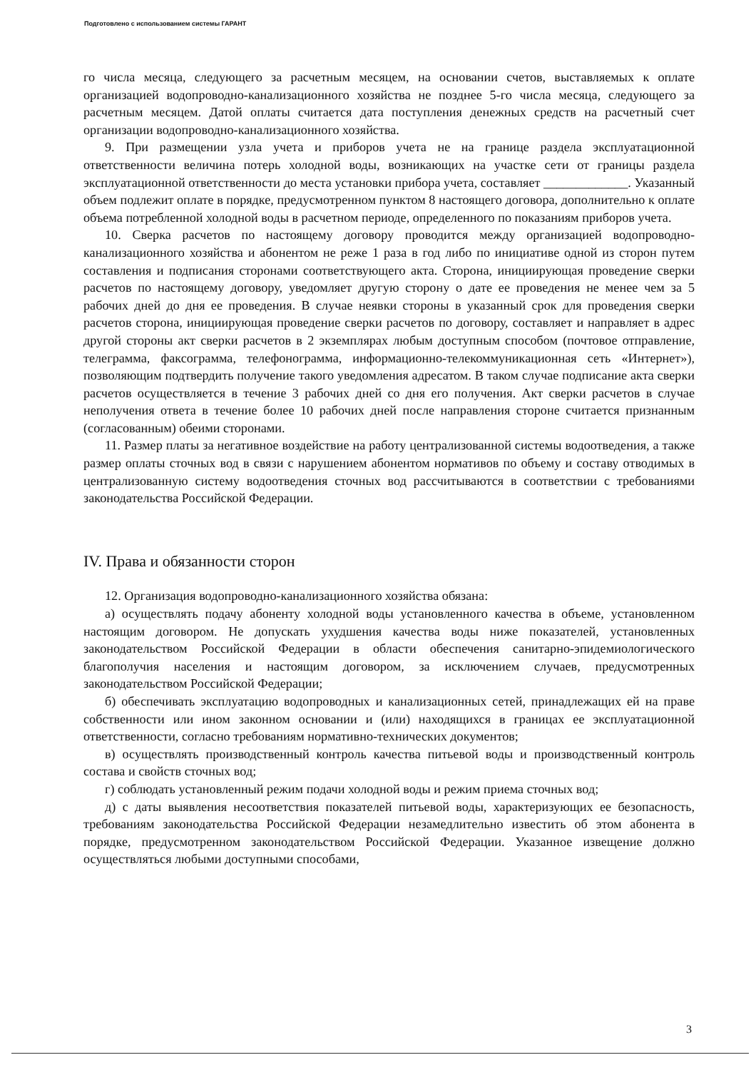Подготовлено с использованием системы ГАРАНТ
го числа месяца, следующего за расчетным месяцем, на основании счетов, выставляемых к оплате организацией водопроводно-канализационного хозяйства не позднее 5-го числа месяца, следующего за расчетным месяцем. Датой оплаты считается дата поступления денежных средств на расчетный счет организации водопроводно-канализационного хозяйства.
9. При размещении узла учета и приборов учета не на границе раздела эксплуатационной ответственности величина потерь холодной воды, возникающих на участке сети от границы раздела эксплуатационной ответственности до места установки прибора учета, составляет _____________. Указанный объем подлежит оплате в порядке, предусмотренном пунктом 8 настоящего договора, дополнительно к оплате объема потребленной холодной воды в расчетном периоде, определенного по показаниям приборов учета.
10. Сверка расчетов по настоящему договору проводится между организацией водопроводно-канализационного хозяйства и абонентом не реже 1 раза в год либо по инициативе одной из сторон путем составления и подписания сторонами соответствующего акта. Сторона, инициирующая проведение сверки расчетов по настоящему договору, уведомляет другую сторону о дате ее проведения не менее чем за 5 рабочих дней до дня ее проведения. В случае неявки стороны в указанный срок для проведения сверки расчетов сторона, инициирующая проведение сверки расчетов по договору, составляет и направляет в адрес другой стороны акт сверки расчетов в 2 экземплярах любым доступным способом (почтовое отправление, телеграмма, факсограмма, телефонограмма, информационно-телекоммуникационная сеть «Интернет»), позволяющим подтвердить получение такого уведомления адресатом. В таком случае подписание акта сверки расчетов осуществляется в течение 3 рабочих дней со дня его получения. Акт сверки расчетов в случае неполучения ответа в течение более 10 рабочих дней после направления стороне считается признанным (согласованным) обеими сторонами.
11. Размер платы за негативное воздействие на работу централизованной системы водоотведения, а также размер оплаты сточных вод в связи с нарушением абонентом нормативов по объему и составу отводимых в централизованную систему водоотведения сточных вод рассчитываются в соответствии с требованиями законодательства Российской Федерации.
IV. Права и обязанности сторон
12. Организация водопроводно-канализационного хозяйства обязана:
а) осуществлять подачу абоненту холодной воды установленного качества в объеме, установленном настоящим договором. Не допускать ухудшения качества воды ниже показателей, установленных законодательством Российской Федерации в области обеспечения санитарно-эпидемиологического благополучия населения и настоящим договором, за исключением случаев, предусмотренных законодательством Российской Федерации;
б) обеспечивать эксплуатацию водопроводных и канализационных сетей, принадлежащих ей на праве собственности или ином законном основании и (или) находящихся в границах ее эксплуатационной ответственности, согласно требованиям нормативно-технических документов;
в) осуществлять производственный контроль качества питьевой воды и производственный контроль состава и свойств сточных вод;
г) соблюдать установленный режим подачи холодной воды и режим приема сточных вод;
д) с даты выявления несоответствия показателей питьевой воды, характеризующих ее безопасность, требованиям законодательства Российской Федерации незамедлительно известить об этом абонента в порядке, предусмотренном законодательством Российской Федерации. Указанное извещение должно осуществляться любыми доступными способами,
3